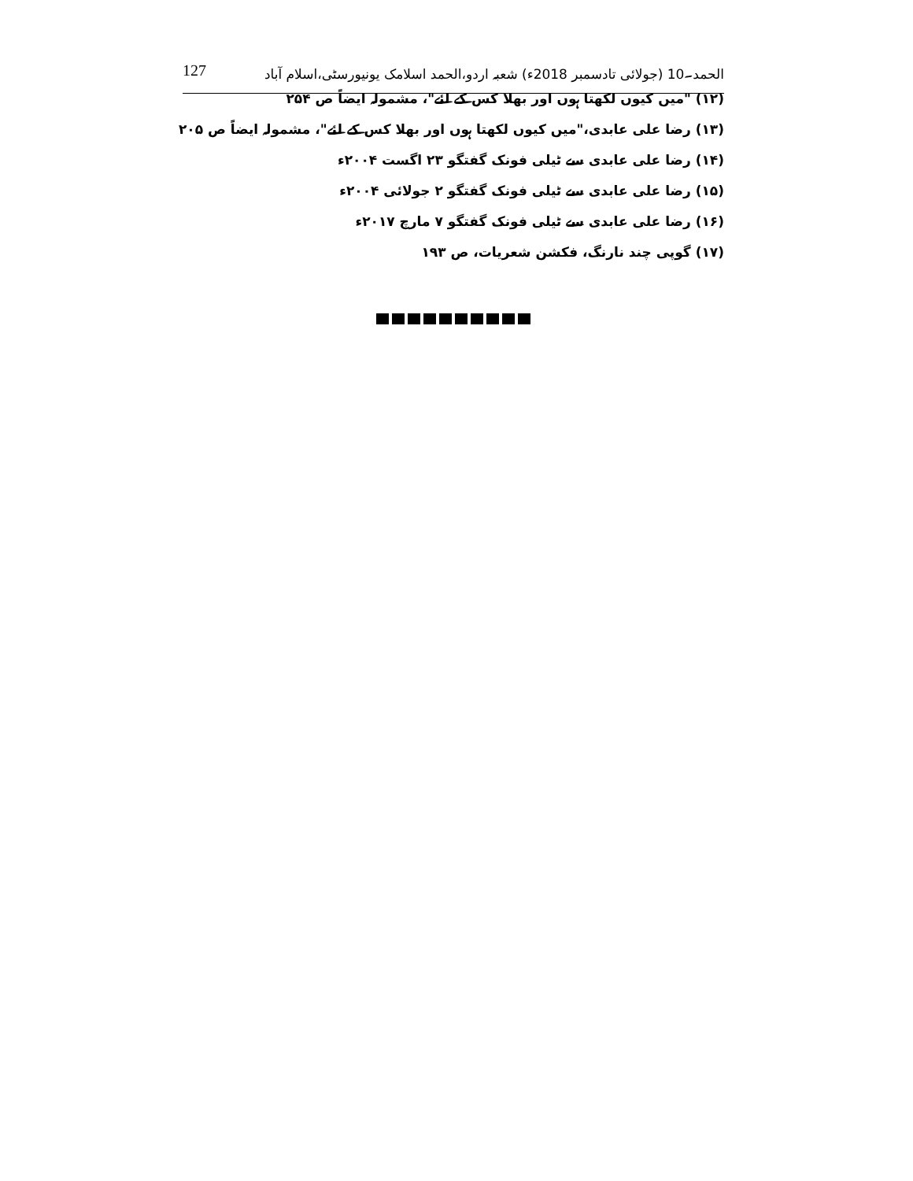127 الحمد۔10 (جولائی تادسمبر 2018ء) شعبہ اردو،الحمد اسلامک یونیورسٹی،اسلام آباد
(۱۲) "میں کیوں لکھتا ہوں اور بھلا کس کے لئے"، مشمولہ ایضاً ص ۲۵۴
(۱۳) رضا علی عابدی،"میں کیوں لکھتا ہوں اور بھلا کس کے لئے"، مشمولہ ایضاً ص ۲۰۵
(۱۴) رضا علی عابدی سے ٹیلی فونک گفتگو ۲۳ اگست ۲۰۰۴ء
(۱۵) رضا علی عابدی سے ٹیلی فونک گفتگو ۲ جولائی ۲۰۰۴ء
(۱۶) رضا علی عابدی سے ٹیلی فونک گفتگو ۷ مارچ ۲۰۱۷ء
(۱۷) گوپی چند نارنگ، فکشن شعریات، ص ۱۹۳